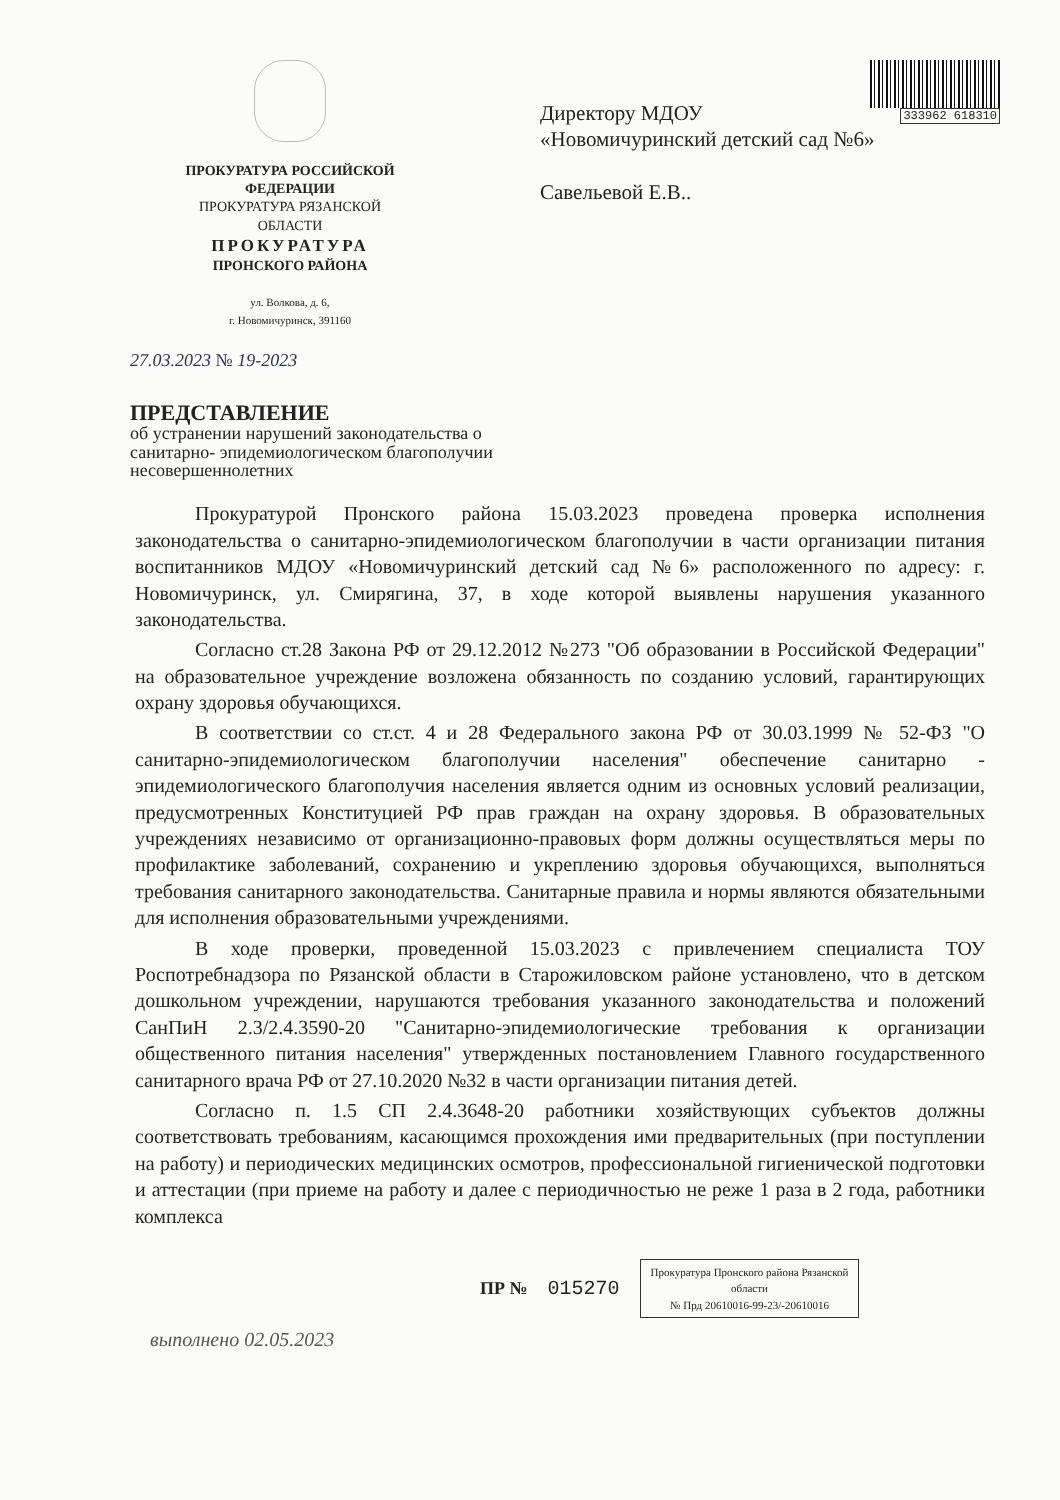333962 618310
ПРОКУРАТУРА РОССИЙСКОЙ
ФЕДЕРАЦИИ
ПРОКУРАТУРА РЯЗАНСКОЙ
ОБЛАСТИ
ПРОКУРАТУРА
ПРОНСКОГО РАЙОНА
ул. Волкова, д. 6,
г. Новомичуринск, 391160
Директору МДОУ
«Новомичуринский детский сад №6»
Савельевой Е.В..
27.03.2023 № 19-2023
ПРЕДСТАВЛЕНИЕ
об устранении нарушений законодательства о санитарно- эпидемиологическом благополучии несовершеннолетних
Прокуратурой Пронского района 15.03.2023 проведена проверка исполнения законодательства о санитарно-эпидемиологическом благополучии в части организации питания воспитанников МДОУ «Новомичуринский детский сад №6» расположенного по адресу: г. Новомичуринск, ул. Смирягина, 37, в ходе которой выявлены нарушения указанного законодательства.
Согласно ст.28 Закона РФ от 29.12.2012 №273 "Об образовании в Российской Федерации" на образовательное учреждение возложена обязанность по созданию условий, гарантирующих охрану здоровья обучающихся.
В соответствии со ст.ст. 4 и 28 Федерального закона РФ от 30.03.1999 № 52-ФЗ "О санитарно-эпидемиологическом благополучии населения" обеспечение санитарно - эпидемиологического благополучия населения является одним из основных условий реализации, предусмотренных Конституцией РФ прав граждан на охрану здоровья. В образовательных учреждениях независимо от организационно-правовых форм должны осуществляться меры по профилактике заболеваний, сохранению и укреплению здоровья обучающихся, выполняться требования санитарного законодательства. Санитарные правила и нормы являются обязательными для исполнения образовательными учреждениями.
В ходе проверки, проведенной 15.03.2023 с привлечением специалиста ТОУ Роспотребнадзора по Рязанской области в Старожиловском районе установлено, что в детском дошкольном учреждении, нарушаются требования указанного законодательства и положений СанПиН 2.3/2.4.3590-20 "Санитарно-эпидемиологические требования к организации общественного питания населения" утвержденных постановлением Главного государственного санитарного врача РФ от 27.10.2020 №32 в части организации питания детей.
Согласно п. 1.5 СП 2.4.3648-20 работники хозяйствующих субъектов должны соответствовать требованиям, касающимся прохождения ими предварительных (при поступлении на работу) и периодических медицинских осмотров, профессиональной гигиенической подготовки и аттестации (при приеме на работу и далее с периодичностью не реже 1 раза в 2 года, работники комплекса
ПР № 015270
Прокуратура Пронского района Рязанской
области
№ Прд 20610016-99-23/-20610016
выполнено 02.05.2023